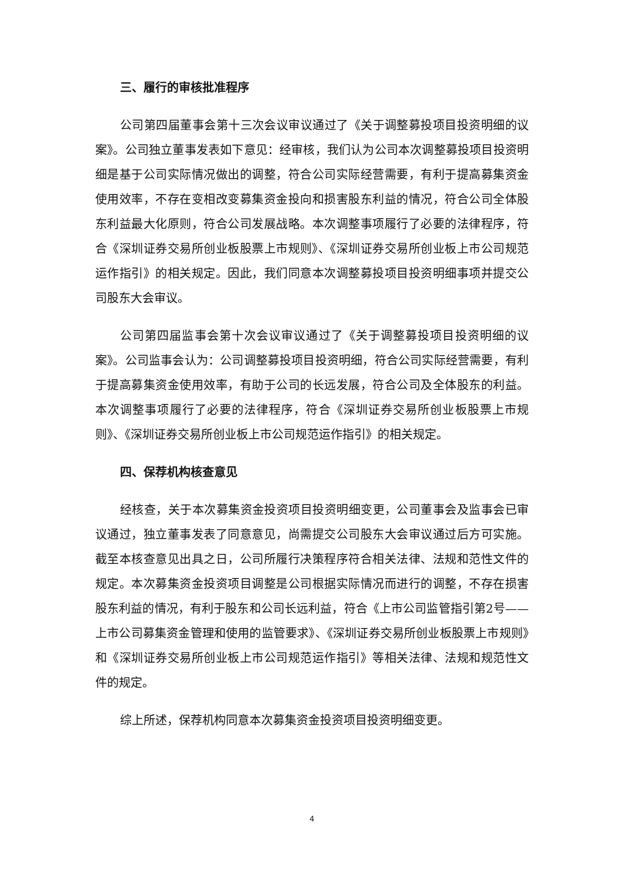三、履行的审核批准程序
公司第四届董事会第十三次会议审议通过了《关于调整募投项目投资明细的议案》。公司独立董事发表如下意见：经审核，我们认为公司本次调整募投项目投资明细是基于公司实际情况做出的调整，符合公司实际经营需要，有利于提高募集资金使用效率，不存在变相改变募集资金投向和损害股东利益的情况，符合公司全体股东利益最大化原则，符合公司发展战略。本次调整事项履行了必要的法律程序，符合《深圳证券交易所创业板股票上市规则》、《深圳证券交易所创业板上市公司规范运作指引》的相关规定。因此，我们同意本次调整募投项目投资明细事项并提交公司股东大会审议。
公司第四届监事会第十次会议审议通过了《关于调整募投项目投资明细的议案》。公司监事会认为：公司调整募投项目投资明细，符合公司实际经营需要，有利于提高募集资金使用效率，有助于公司的长远发展，符合公司及全体股东的利益。本次调整事项履行了必要的法律程序，符合《深圳证券交易所创业板股票上市规则》、《深圳证券交易所创业板上市公司规范运作指引》的相关规定。
四、保荐机构核查意见
经核查，关于本次募集资金投资项目投资明细变更，公司董事会及监事会已审议通过，独立董事发表了同意意见，尚需提交公司股东大会审议通过后方可实施。截至本核查意见出具之日，公司所履行决策程序符合相关法律、法规和范性文件的规定。本次募集资金投资项目调整是公司根据实际情况而进行的调整，不存在损害股东利益的情况，有利于股东和公司长远利益，符合《上市公司监管指引第2号——上市公司募集资金管理和使用的监管要求》、《深圳证券交易所创业板股票上市规则》和《深圳证券交易所创业板上市公司规范运作指引》等相关法律、法规和规范性文件的规定。
综上所述，保荐机构同意本次募集资金投资项目投资明细变更。
4